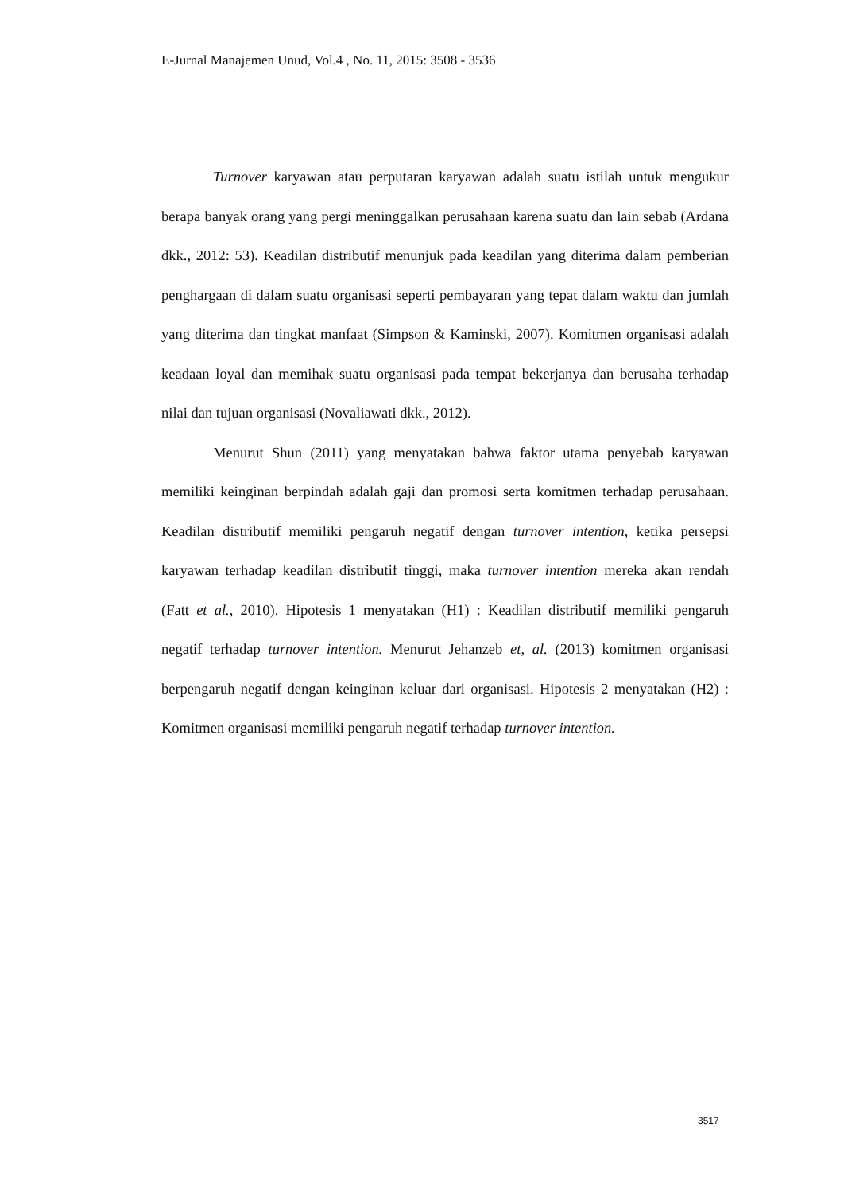E-Jurnal Manajemen Unud, Vol.4 , No. 11, 2015: 3508 - 3536
Turnover karyawan atau perputaran karyawan adalah suatu istilah untuk mengukur berapa banyak orang yang pergi meninggalkan perusahaan karena suatu dan lain sebab (Ardana dkk., 2012: 53). Keadilan distributif menunjuk pada keadilan yang diterima dalam pemberian penghargaan di dalam suatu organisasi seperti pembayaran yang tepat dalam waktu dan jumlah yang diterima dan tingkat manfaat (Simpson & Kaminski, 2007). Komitmen organisasi adalah keadaan loyal dan memihak suatu organisasi pada tempat bekerjanya dan berusaha terhadap nilai dan tujuan organisasi (Novaliawati dkk., 2012).
Menurut Shun (2011) yang menyatakan bahwa faktor utama penyebab karyawan memiliki keinginan berpindah adalah gaji dan promosi serta komitmen terhadap perusahaan. Keadilan distributif memiliki pengaruh negatif dengan turnover intention, ketika persepsi karyawan terhadap keadilan distributif tinggi, maka turnover intention mereka akan rendah (Fatt et al., 2010). Hipotesis 1 menyatakan (H1) : Keadilan distributif memiliki pengaruh negatif terhadap turnover intention. Menurut Jehanzeb et, al. (2013) komitmen organisasi berpengaruh negatif dengan keinginan keluar dari organisasi. Hipotesis 2 menyatakan (H2) : Komitmen organisasi memiliki pengaruh negatif terhadap turnover intention.
3517